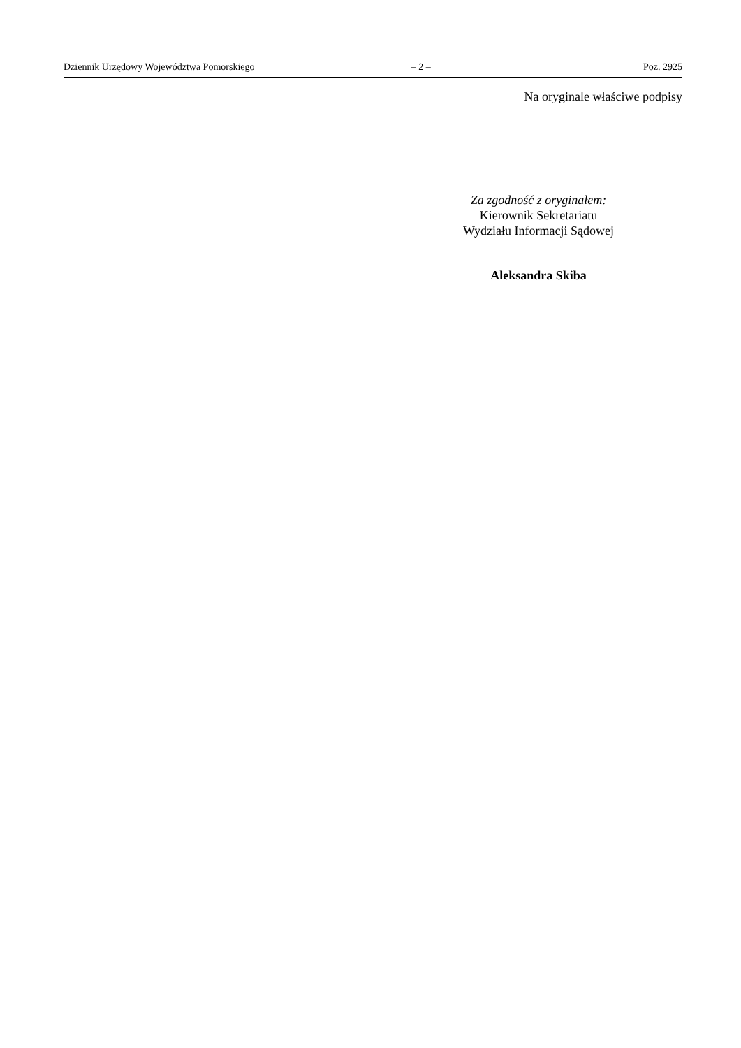Dziennik Urzędowy Województwa Pomorskiego – 2 – Poz. 2925
Na oryginale właściwe podpisy
Za zgodność z oryginałem:
Kierownik Sekretariatu
Wydziału Informacji Sądowej
Aleksandra Skiba